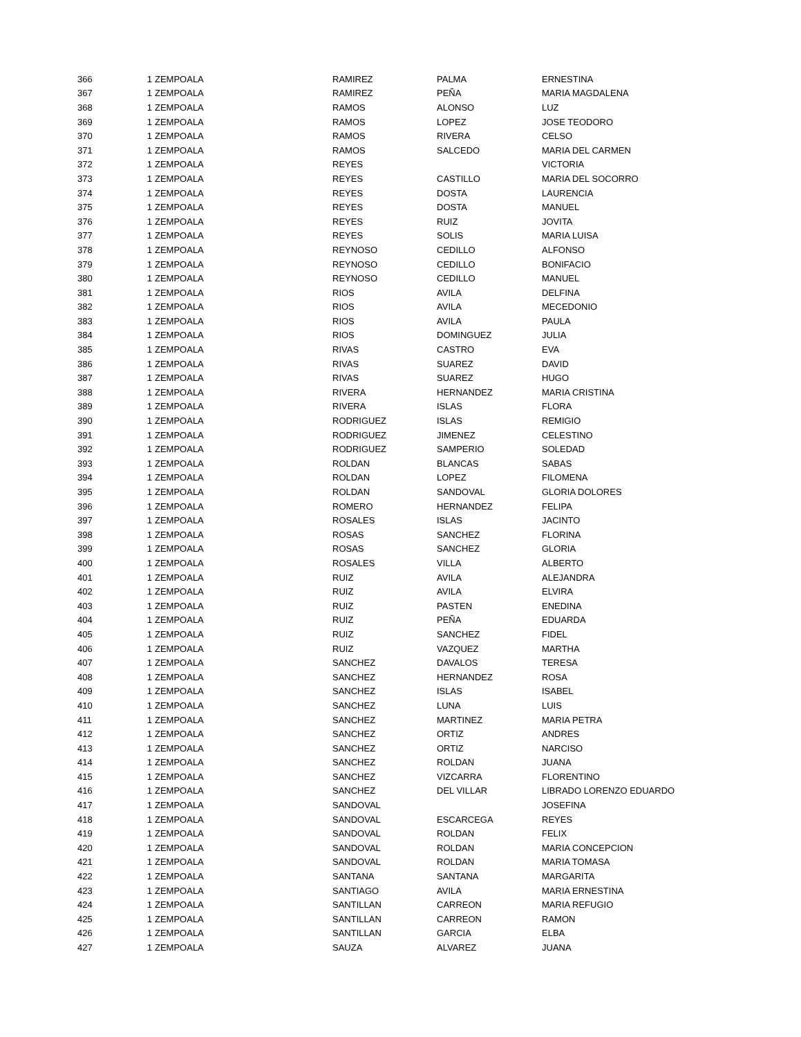| 366 | 1 | ZEMPOALA | RAMIREZ | PALMA | ERNESTINA |
| 367 | 1 | ZEMPOALA | RAMIREZ | PEÑA | MARIA MAGDALENA |
| 368 | 1 | ZEMPOALA | RAMOS | ALONSO | LUZ |
| 369 | 1 | ZEMPOALA | RAMOS | LOPEZ | JOSE TEODORO |
| 370 | 1 | ZEMPOALA | RAMOS | RIVERA | CELSO |
| 371 | 1 | ZEMPOALA | RAMOS | SALCEDO | MARIA DEL CARMEN |
| 372 | 1 | ZEMPOALA | REYES | | VICTORIA |
| 373 | 1 | ZEMPOALA | REYES | CASTILLO | MARIA DEL SOCORRO |
| 374 | 1 | ZEMPOALA | REYES | DOSTA | LAURENCIA |
| 375 | 1 | ZEMPOALA | REYES | DOSTA | MANUEL |
| 376 | 1 | ZEMPOALA | REYES | RUIZ | JOVITA |
| 377 | 1 | ZEMPOALA | REYES | SOLIS | MARIA LUISA |
| 378 | 1 | ZEMPOALA | REYNOSO | CEDILLO | ALFONSO |
| 379 | 1 | ZEMPOALA | REYNOSO | CEDILLO | BONIFACIO |
| 380 | 1 | ZEMPOALA | REYNOSO | CEDILLO | MANUEL |
| 381 | 1 | ZEMPOALA | RIOS | AVILA | DELFINA |
| 382 | 1 | ZEMPOALA | RIOS | AVILA | MECEDONIO |
| 383 | 1 | ZEMPOALA | RIOS | AVILA | PAULA |
| 384 | 1 | ZEMPOALA | RIOS | DOMINGUEZ | JULIA |
| 385 | 1 | ZEMPOALA | RIVAS | CASTRO | EVA |
| 386 | 1 | ZEMPOALA | RIVAS | SUAREZ | DAVID |
| 387 | 1 | ZEMPOALA | RIVAS | SUAREZ | HUGO |
| 388 | 1 | ZEMPOALA | RIVERA | HERNANDEZ | MARIA CRISTINA |
| 389 | 1 | ZEMPOALA | RIVERA | ISLAS | FLORA |
| 390 | 1 | ZEMPOALA | RODRIGUEZ | ISLAS | REMIGIO |
| 391 | 1 | ZEMPOALA | RODRIGUEZ | JIMENEZ | CELESTINO |
| 392 | 1 | ZEMPOALA | RODRIGUEZ | SAMPERIO | SOLEDAD |
| 393 | 1 | ZEMPOALA | ROLDAN | BLANCAS | SABAS |
| 394 | 1 | ZEMPOALA | ROLDAN | LOPEZ | FILOMENA |
| 395 | 1 | ZEMPOALA | ROLDAN | SANDOVAL | GLORIA DOLORES |
| 396 | 1 | ZEMPOALA | ROMERO | HERNANDEZ | FELIPA |
| 397 | 1 | ZEMPOALA | ROSALES | ISLAS | JACINTO |
| 398 | 1 | ZEMPOALA | ROSAS | SANCHEZ | FLORINA |
| 399 | 1 | ZEMPOALA | ROSAS | SANCHEZ | GLORIA |
| 400 | 1 | ZEMPOALA | ROSALES | VILLA | ALBERTO |
| 401 | 1 | ZEMPOALA | RUIZ | AVILA | ALEJANDRA |
| 402 | 1 | ZEMPOALA | RUIZ | AVILA | ELVIRA |
| 403 | 1 | ZEMPOALA | RUIZ | PASTEN | ENEDINA |
| 404 | 1 | ZEMPOALA | RUIZ | PEÑA | EDUARDA |
| 405 | 1 | ZEMPOALA | RUIZ | SANCHEZ | FIDEL |
| 406 | 1 | ZEMPOALA | RUIZ | VAZQUEZ | MARTHA |
| 407 | 1 | ZEMPOALA | SANCHEZ | DAVALOS | TERESA |
| 408 | 1 | ZEMPOALA | SANCHEZ | HERNANDEZ | ROSA |
| 409 | 1 | ZEMPOALA | SANCHEZ | ISLAS | ISABEL |
| 410 | 1 | ZEMPOALA | SANCHEZ | LUNA | LUIS |
| 411 | 1 | ZEMPOALA | SANCHEZ | MARTINEZ | MARIA PETRA |
| 412 | 1 | ZEMPOALA | SANCHEZ | ORTIZ | ANDRES |
| 413 | 1 | ZEMPOALA | SANCHEZ | ORTIZ | NARCISO |
| 414 | 1 | ZEMPOALA | SANCHEZ | ROLDAN | JUANA |
| 415 | 1 | ZEMPOALA | SANCHEZ | VIZCARRA | FLORENTINO |
| 416 | 1 | ZEMPOALA | SANCHEZ | DEL VILLAR | LIBRADO LORENZO EDUARDO |
| 417 | 1 | ZEMPOALA | SANDOVAL | | JOSEFINA |
| 418 | 1 | ZEMPOALA | SANDOVAL | ESCARCEGA | REYES |
| 419 | 1 | ZEMPOALA | SANDOVAL | ROLDAN | FELIX |
| 420 | 1 | ZEMPOALA | SANDOVAL | ROLDAN | MARIA CONCEPCION |
| 421 | 1 | ZEMPOALA | SANDOVAL | ROLDAN | MARIA TOMASA |
| 422 | 1 | ZEMPOALA | SANTANA | SANTANA | MARGARITA |
| 423 | 1 | ZEMPOALA | SANTIAGO | AVILA | MARIA ERNESTINA |
| 424 | 1 | ZEMPOALA | SANTILLAN | CARREON | MARIA REFUGIO |
| 425 | 1 | ZEMPOALA | SANTILLAN | CARREON | RAMON |
| 426 | 1 | ZEMPOALA | SANTILLAN | GARCIA | ELBA |
| 427 | 1 | ZEMPOALA | SAUZA | ALVAREZ | JUANA |